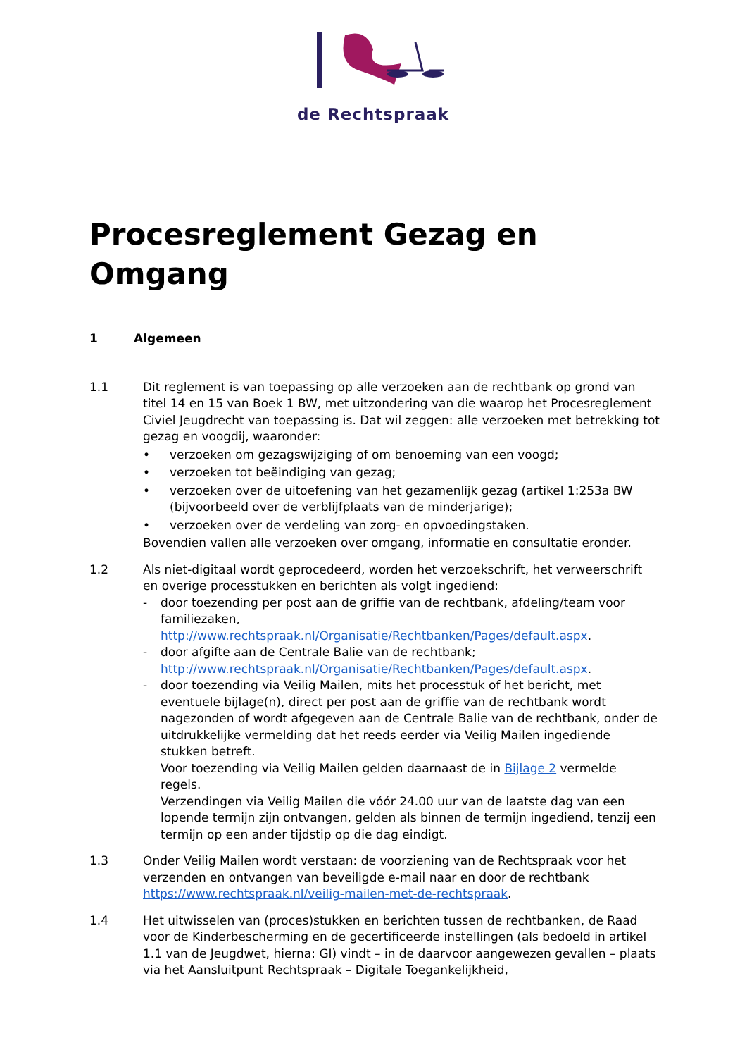de Rechtspraak
Procesreglement Gezag en Omgang
1 Algemeen
1.1 Dit reglement is van toepassing op alle verzoeken aan de rechtbank op grond van titel 14 en 15 van Boek 1 BW, met uitzondering van die waarop het Procesreglement Civiel Jeugdrecht van toepassing is. Dat wil zeggen: alle verzoeken met betrekking tot gezag en voogdij, waaronder:
• verzoeken om gezagswijziging of om benoeming van een voogd;
• verzoeken tot beëindiging van gezag;
• verzoeken over de uitoefening van het gezamenlijk gezag (artikel 1:253a BW (bijvoorbeeld over de verblijfplaats van de minderjarige);
• verzoeken over de verdeling van zorg- en opvoedingstaken.
Bovendien vallen alle verzoeken over omgang, informatie en consultatie eronder.
1.2 Als niet-digitaal wordt geprocedeerd, worden het verzoekschrift, het verweerschrift en overige processtukken en berichten als volgt ingediend:
- door toezending per post aan de griffie van de rechtbank, afdeling/team voor familiezaken, http://www.rechtspraak.nl/Organisatie/Rechtbanken/Pages/default.aspx.
- door afgifte aan de Centrale Balie van de rechtbank; http://www.rechtspraak.nl/Organisatie/Rechtbanken/Pages/default.aspx.
- door toezending via Veilig Mailen, mits het processtuk of het bericht, met eventuele bijlage(n), direct per post aan de griffie van de rechtbank wordt nagezonden of wordt afgegeven aan de Centrale Balie van de rechtbank, onder de uitdrukkelijke vermelding dat het reeds eerder via Veilig Mailen ingediende stukken betreft.
Voor toezending via Veilig Mailen gelden daarnaast de in Bijlage 2 vermelde regels.
Verzendingen via Veilig Mailen die vóór 24.00 uur van de laatste dag van een lopende termijn zijn ontvangen, gelden als binnen de termijn ingediend, tenzij een termijn op een ander tijdstip op die dag eindigt.
1.3 Onder Veilig Mailen wordt verstaan: de voorziening van de Rechtspraak voor het verzenden en ontvangen van beveiligde e-mail naar en door de rechtbank https://www.rechtspraak.nl/veilig-mailen-met-de-rechtspraak.
1.4 Het uitwisselen van (proces)stukken en berichten tussen de rechtbanken, de Raad voor de Kinderbescherming en de gecertificeerde instellingen (als bedoeld in artikel 1.1 van de Jeugdwet, hierna: GI) vindt – in de daarvoor aangewezen gevallen – plaats via het Aansluitpunt Rechtspraak – Digitale Toegankelijkheid,